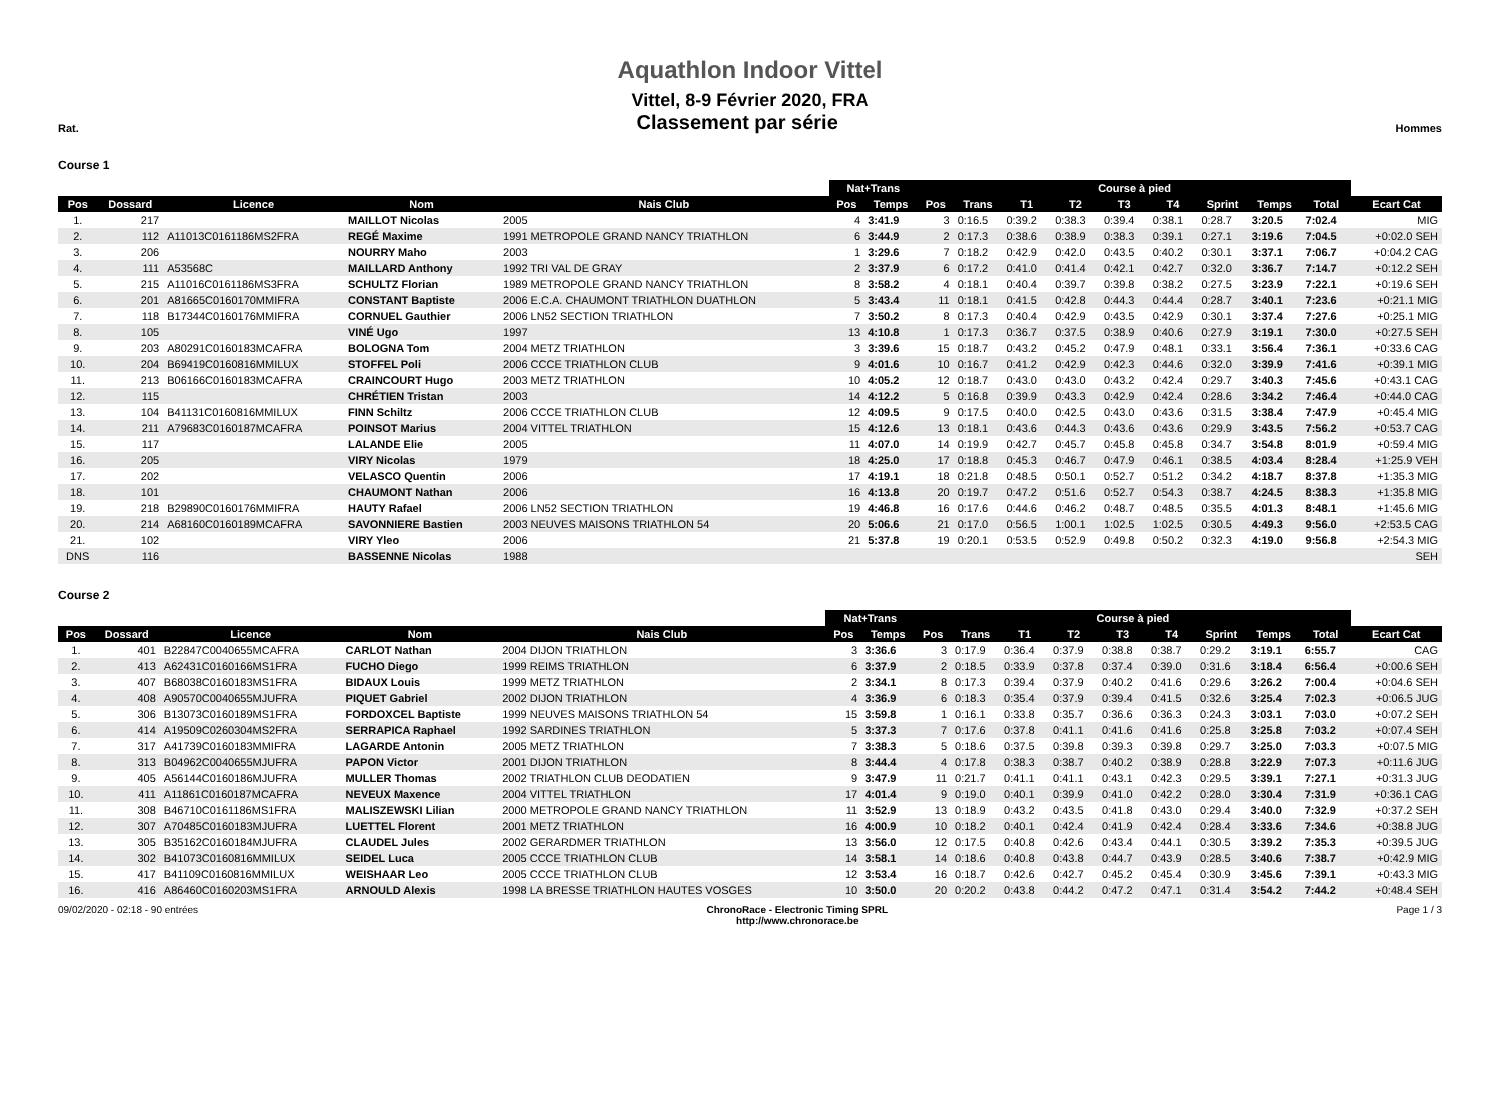Aquathlon Indoor Vittel
Vittel, 8-9 Février 2020, FRA
Rat. Classement par série Hommes
Course 1
| | | | | | Nat+Trans | | Course à pied | | | | | | | | | |
| --- | --- | --- | --- | --- | --- | --- | --- | --- | --- | --- | --- | --- | --- | --- | --- | --- |
| Pos | Dossard | Licence | Nom | Nais Club | Pos | Temps | Pos | Trans | T1 | T2 | T3 | T4 | Sprint | Temps | Total | Ecart Cat |
| 1. | 217 | | MAILLOT Nicolas | 2005 | 4 | 3:41.9 | 3 | 0:16.5 | 0:39.2 | 0:38.3 | 0:39.4 | 0:38.1 | 0:28.7 | 3:20.5 | 7:02.4 | MIG |
| 2. | 112 | A11013C0161186MS2FRA | REGÉ Maxime | 1991 METROPOLE GRAND NANCY TRIATHLON | 6 | 3:44.9 | 2 | 0:17.3 | 0:38.6 | 0:38.9 | 0:38.3 | 0:39.1 | 0:27.1 | 3:19.6 | 7:04.5 | +0:02.0 SEH |
| 3. | 206 | | NOURRY Maho | 2003 | 1 | 3:29.6 | 7 | 0:18.2 | 0:42.9 | 0:42.0 | 0:43.5 | 0:40.2 | 0:30.1 | 3:37.1 | 7:06.7 | +0:04.2 CAG |
| 4. | 111 | A53568C | MAILLARD Anthony | 1992 TRI VAL DE GRAY | 2 | 3:37.9 | 6 | 0:17.2 | 0:41.0 | 0:41.4 | 0:42.1 | 0:42.7 | 0:32.0 | 3:36.7 | 7:14.7 | +0:12.2 SEH |
| 5. | 215 | A11016C0161186MS3FRA | SCHULTZ Florian | 1989 METROPOLE GRAND NANCY TRIATHLON | 8 | 3:58.2 | 4 | 0:18.1 | 0:40.4 | 0:39.7 | 0:39.8 | 0:38.2 | 0:27.5 | 3:23.9 | 7:22.1 | +0:19.6 SEH |
| 6. | 201 | A81665C0160170MMIFRA | CONSTANT Baptiste | 2006 E.C.A. CHAUMONT TRIATHLON DUATHLON | 5 | 3:43.4 | 11 | 0:18.1 | 0:41.5 | 0:42.8 | 0:44.3 | 0:44.4 | 0:28.7 | 3:40.1 | 7:23.6 | +0:21.1 MIG |
| 7. | 118 | B17344C0160176MMIFRA | CORNUEL Gauthier | 2006 LN52 SECTION TRIATHLON | 7 | 3:50.2 | 8 | 0:17.3 | 0:40.4 | 0:42.9 | 0:43.5 | 0:42.9 | 0:30.1 | 3:37.4 | 7:27.6 | +0:25.1 MIG |
| 8. | 105 | | VINÉ Ugo | 1997 | 13 | 4:10.8 | 1 | 0:17.3 | 0:36.7 | 0:37.5 | 0:38.9 | 0:40.6 | 0:27.9 | 3:19.1 | 7:30.0 | +0:27.5 SEH |
| 9. | 203 | A80291C0160183MCAFRA | BOLOGNA Tom | 2004 METZ TRIATHLON | 3 | 3:39.6 | 15 | 0:18.7 | 0:43.2 | 0:45.2 | 0:47.9 | 0:48.1 | 0:33.1 | 3:56.4 | 7:36.1 | +0:33.6 CAG |
| 10. | 204 | B69419C0160816MMILUX | STOFFEL Poli | 2006 CCCE TRIATHLON CLUB | 9 | 4:01.6 | 10 | 0:16.7 | 0:41.2 | 0:42.9 | 0:42.3 | 0:44.6 | 0:32.0 | 3:39.9 | 7:41.6 | +0:39.1 MIG |
| 11. | 213 | B06166C0160183MCAFRA | CRAINCOURT Hugo | 2003 METZ TRIATHLON | 10 | 4:05.2 | 12 | 0:18.7 | 0:43.0 | 0:43.0 | 0:43.2 | 0:42.4 | 0:29.7 | 3:40.3 | 7:45.6 | +0:43.1 CAG |
| 12. | 115 | | CHRÉTIEN Tristan | 2003 | 14 | 4:12.2 | 5 | 0:16.8 | 0:39.9 | 0:43.3 | 0:42.9 | 0:42.4 | 0:28.6 | 3:34.2 | 7:46.4 | +0:44.0 CAG |
| 13. | 104 | B41131C0160816MMILUX | FINN Schiltz | 2006 CCCE TRIATHLON CLUB | 12 | 4:09.5 | 9 | 0:17.5 | 0:40.0 | 0:42.5 | 0:43.0 | 0:43.6 | 0:31.5 | 3:38.4 | 7:47.9 | +0:45.4 MIG |
| 14. | 211 | A79683C0160187MCAFRA | POINSOT Marius | 2004 VITTEL TRIATHLON | 15 | 4:12.6 | 13 | 0:18.1 | 0:43.6 | 0:44.3 | 0:43.6 | 0:43.6 | 0:29.9 | 3:43.5 | 7:56.2 | +0:53.7 CAG |
| 15. | 117 | | LALANDE Elie | 2005 | 11 | 4:07.0 | 14 | 0:19.9 | 0:42.7 | 0:45.7 | 0:45.8 | 0:45.8 | 0:34.7 | 3:54.8 | 8:01.9 | +0:59.4 MIG |
| 16. | 205 | | VIRY Nicolas | 1979 | 18 | 4:25.0 | 17 | 0:18.8 | 0:45.3 | 0:46.7 | 0:47.9 | 0:46.1 | 0:38.5 | 4:03.4 | 8:28.4 | +1:25.9 VEH |
| 17. | 202 | | VELASCO Quentin | 2006 | 17 | 4:19.1 | 18 | 0:21.8 | 0:48.5 | 0:50.1 | 0:52.7 | 0:51.2 | 0:34.2 | 4:18.7 | 8:37.8 | +1:35.3 MIG |
| 18. | 101 | | CHAUMONT Nathan | 2006 | 16 | 4:13.8 | 20 | 0:19.7 | 0:47.2 | 0:51.6 | 0:52.7 | 0:54.3 | 0:38.7 | 4:24.5 | 8:38.3 | +1:35.8 MIG |
| 19. | 218 | B29890C0160176MMIFRA | HAUTY Rafael | 2006 LN52 SECTION TRIATHLON | 19 | 4:46.8 | 16 | 0:17.6 | 0:44.6 | 0:46.2 | 0:48.7 | 0:48.5 | 0:35.5 | 4:01.3 | 8:48.1 | +1:45.6 MIG |
| 20. | 214 | A68160C0160189MCAFRA | SAVONNIERE Bastien | 2003 NEUVES MAISONS TRIATHLON 54 | 20 | 5:06.6 | 21 | 0:17.0 | 0:56.5 | 1:00.1 | 1:02.5 | 1:02.5 | 0:30.5 | 4:49.3 | 9:56.0 | +2:53.5 CAG |
| 21. | 102 | | VIRY Yleo | 2006 | 21 | 5:37.8 | 19 | 0:20.1 | 0:53.5 | 0:52.9 | 0:49.8 | 0:50.2 | 0:32.3 | 4:19.0 | 9:56.8 | +2:54.3 MIG |
| DNS | 116 | | BASSENNE Nicolas | 1988 | | | | | | | | | | | | SEH |
Course 2
| | | | | | Nat+Trans | | Course à pied | | | | | | | | | |
| --- | --- | --- | --- | --- | --- | --- | --- | --- | --- | --- | --- | --- | --- | --- | --- | --- |
| Pos | Dossard | Licence | Nom | Nais Club | Pos | Temps | Pos | Trans | T1 | T2 | T3 | T4 | Sprint | Temps | Total | Ecart Cat |
| 1. | 401 | B22847C0040655MCAFRA | CARLOT Nathan | 2004 DIJON TRIATHLON | 3 | 3:36.6 | 3 | 0:17.9 | 0:36.4 | 0:37.9 | 0:38.8 | 0:38.7 | 0:29.2 | 3:19.1 | 6:55.7 | CAG |
| 2. | 413 | A62431C0160166MS1FRA | FUCHO Diego | 1999 REIMS TRIATHLON | 6 | 3:37.9 | 2 | 0:18.5 | 0:33.9 | 0:37.8 | 0:37.4 | 0:39.0 | 0:31.6 | 3:18.4 | 6:56.4 | +0:00.6 SEH |
| 3. | 407 | B68038C0160183MS1FRA | BIDAUX Louis | 1999 METZ TRIATHLON | 2 | 3:34.1 | 8 | 0:17.3 | 0:39.4 | 0:37.9 | 0:40.2 | 0:41.6 | 0:29.6 | 3:26.2 | 7:00.4 | +0:04.6 SEH |
| 4. | 408 | A90570C0040655MJUFRA | PIQUET Gabriel | 2002 DIJON TRIATHLON | 4 | 3:36.9 | 6 | 0:18.3 | 0:35.4 | 0:37.9 | 0:39.4 | 0:41.5 | 0:32.6 | 3:25.4 | 7:02.3 | +0:06.5 JUG |
| 5. | 306 | B13073C0160189MS1FRA | FORDOXCEL Baptiste | 1999 NEUVES MAISONS TRIATHLON 54 | 15 | 3:59.8 | 1 | 0:16.1 | 0:33.8 | 0:35.7 | 0:36.6 | 0:36.3 | 0:24.3 | 3:03.1 | 7:03.0 | +0:07.2 SEH |
| 6. | 414 | A19509C0260304MS2FRA | SERRAPICA Raphael | 1992 SARDINES TRIATHLON | 5 | 3:37.3 | 7 | 0:17.6 | 0:37.8 | 0:41.1 | 0:41.6 | 0:41.6 | 0:25.8 | 3:25.8 | 7:03.2 | +0:07.4 SEH |
| 7. | 317 | A41739C0160183MMIFRA | LAGARDE Antonin | 2005 METZ TRIATHLON | 7 | 3:38.3 | 5 | 0:18.6 | 0:37.5 | 0:39.8 | 0:39.3 | 0:39.8 | 0:29.7 | 3:25.0 | 7:03.3 | +0:07.5 MIG |
| 8. | 313 | B04962C0040655MJUFRA | PAPON Victor | 2001 DIJON TRIATHLON | 8 | 3:44.4 | 4 | 0:17.8 | 0:38.3 | 0:38.7 | 0:40.2 | 0:38.9 | 0:28.8 | 3:22.9 | 7:07.3 | +0:11.6 JUG |
| 9. | 405 | A56144C0160186MJUFRA | MULLER Thomas | 2002 TRIATHLON CLUB DEODATIEN | 9 | 3:47.9 | 11 | 0:21.7 | 0:41.1 | 0:41.1 | 0:43.1 | 0:42.3 | 0:29.5 | 3:39.1 | 7:27.1 | +0:31.3 JUG |
| 10. | 411 | A11861C0160187MCAFRA | NEVEUX Maxence | 2004 VITTEL TRIATHLON | 17 | 4:01.4 | 9 | 0:19.0 | 0:40.1 | 0:39.9 | 0:41.0 | 0:42.2 | 0:28.0 | 3:30.4 | 7:31.9 | +0:36.1 CAG |
| 11. | 308 | B46710C0161186MS1FRA | MALISZEWSKI Lilian | 2000 METROPOLE GRAND NANCY TRIATHLON | 11 | 3:52.9 | 13 | 0:18.9 | 0:43.2 | 0:43.5 | 0:41.8 | 0:43.0 | 0:29.4 | 3:40.0 | 7:32.9 | +0:37.2 SEH |
| 12. | 307 | A70485C0160183MJUFRA | LUETTEL Florent | 2001 METZ TRIATHLON | 16 | 4:00.9 | 10 | 0:18.2 | 0:40.1 | 0:42.4 | 0:41.9 | 0:42.4 | 0:28.4 | 3:33.6 | 7:34.6 | +0:38.8 JUG |
| 13. | 305 | B35162C0160184MJUFRA | CLAUDEL Jules | 2002 GERARDMER TRIATHLON | 13 | 3:56.0 | 12 | 0:17.5 | 0:40.8 | 0:42.6 | 0:43.4 | 0:44.1 | 0:30.5 | 3:39.2 | 7:35.3 | +0:39.5 JUG |
| 14. | 302 | B41073C0160816MMILUX | SEIDEL Luca | 2005 CCCE TRIATHLON CLUB | 14 | 3:58.1 | 14 | 0:18.6 | 0:40.8 | 0:43.8 | 0:44.7 | 0:43.9 | 0:28.5 | 3:40.6 | 7:38.7 | +0:42.9 MIG |
| 15. | 417 | B41109C0160816MMILUX | WEISHAAR Leo | 2005 CCCE TRIATHLON CLUB | 12 | 3:53.4 | 16 | 0:18.7 | 0:42.6 | 0:42.7 | 0:45.2 | 0:45.4 | 0:30.9 | 3:45.6 | 7:39.1 | +0:43.3 MIG |
| 16. | 416 | A86460C0160203MS1FRA | ARNOULD Alexis | 1998 LA BRESSE TRIATHLON HAUTES VOSGES | 10 | 3:50.0 | 20 | 0:20.2 | 0:43.8 | 0:44.2 | 0:47.2 | 0:47.1 | 0:31.4 | 3:54.2 | 7:44.2 | +0:48.4 SEH |
09/02/2020 - 02:18 - 90 entrées
ChronoRace - Electronic Timing SPRL
http://www.chronorace.be
Page 1 / 3